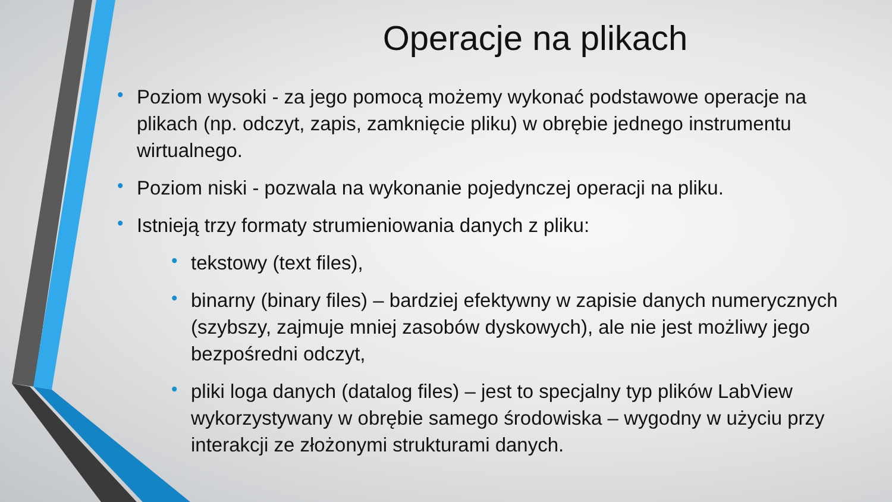Operacje na plikach
• Poziom wysoki - za jego pomocą możemy wykonać podstawowe operacje na plikach (np. odczyt, zapis, zamknięcie pliku) w obrębie jednego instrumentu wirtualnego.
• Poziom niski - pozwala na wykonanie pojedynczej operacji na pliku.
• Istnieją trzy formaty strumieniowania danych z pliku:
• tekstowy (text files),
• binarny (binary files) – bardziej efektywny w zapisie danych numerycznych (szybszy, zajmuje mniej zasobów dyskowych), ale nie jest możliwy jego bezpośredni odczyt,
• pliki loga danych (datalog files) – jest to specjalny typ plików LabView wykorzystywany w obrębie samego środowiska – wygodny w użyciu przy interakcji ze złożonymi strukturami danych.